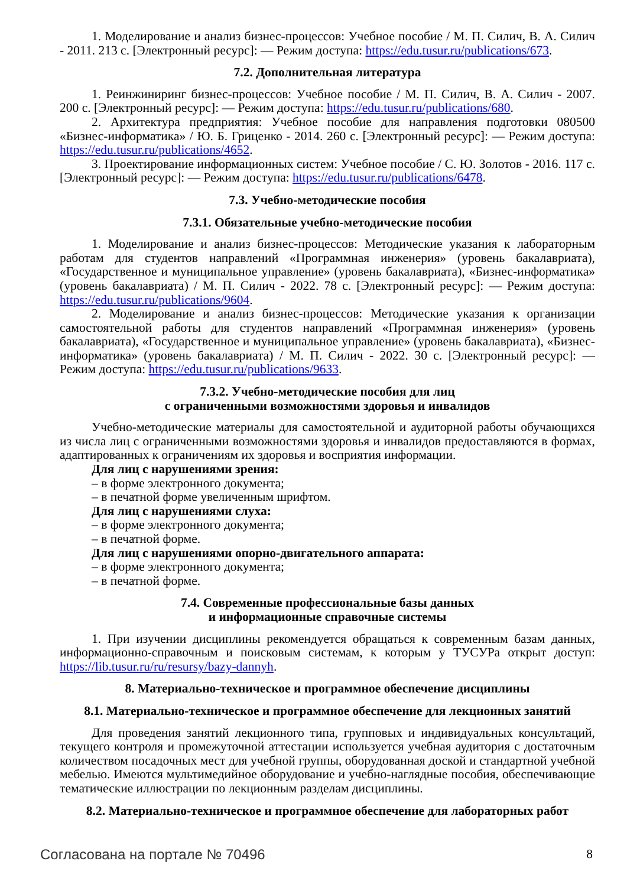1. Моделирование и анализ бизнес-процессов: Учебное пособие / М. П. Силич, В. А. Силич - 2011. 213 с. [Электронный ресурс]: — Режим доступа: https://edu.tusur.ru/publications/673.
7.2. Дополнительная литература
1. Реинжиниринг бизнес-процессов: Учебное пособие / М. П. Силич, В. А. Силич - 2007. 200 с. [Электронный ресурс]: — Режим доступа: https://edu.tusur.ru/publications/680.
2. Архитектура предприятия: Учебное пособие для направления подготовки 080500 «Бизнес-информатика» / Ю. Б. Гриценко - 2014. 260 с. [Электронный ресурс]: — Режим доступа: https://edu.tusur.ru/publications/4652.
3. Проектирование информационных систем: Учебное пособие / С. Ю. Золотов - 2016. 117 с. [Электронный ресурс]: — Режим доступа: https://edu.tusur.ru/publications/6478.
7.3. Учебно-методические пособия
7.3.1. Обязательные учебно-методические пособия
1. Моделирование и анализ бизнес-процессов: Методические указания к лабораторным работам для студентов направлений «Программная инженерия» (уровень бакалавриата), «Государственное и муниципальное управление» (уровень бакалавриата), «Бизнес-информатика» (уровень бакалавриата) / М. П. Силич - 2022. 78 с. [Электронный ресурс]: — Режим доступа: https://edu.tusur.ru/publications/9604.
2. Моделирование и анализ бизнес-процессов: Методические указания к организации самостоятельной работы для студентов направлений «Программная инженерия» (уровень бакалавриата), «Государственное и муниципальное управление» (уровень бакалавриата), «Бизнес-информатика» (уровень бакалавриата) / М. П. Силич - 2022. 30 с. [Электронный ресурс]: — Режим доступа: https://edu.tusur.ru/publications/9633.
7.3.2. Учебно-методические пособия для лиц
с ограниченными возможностями здоровья и инвалидов
Учебно-методические материалы для самостоятельной и аудиторной работы обучающихся из числа лиц с ограниченными возможностями здоровья и инвалидов предоставляются в формах, адаптированных к ограничениям их здоровья и восприятия информации.
Для лиц с нарушениями зрения:
– в форме электронного документа;
– в печатной форме увеличенным шрифтом.
Для лиц с нарушениями слуха:
– в форме электронного документа;
– в печатной форме.
Для лиц с нарушениями опорно-двигательного аппарата:
– в форме электронного документа;
– в печатной форме.
7.4. Современные профессиональные базы данных
и информационные справочные системы
1. При изучении дисциплины рекомендуется обращаться к современным базам данных, информационно-справочным и поисковым системам, к которым у ТУСУРа открыт доступ: https://lib.tusur.ru/ru/resursy/bazy-dannyh.
8. Материально-техническое и программное обеспечение дисциплины
8.1. Материально-техническое и программное обеспечение для лекционных занятий
Для проведения занятий лекционного типа, групповых и индивидуальных консультаций, текущего контроля и промежуточной аттестации используется учебная аудитория с достаточным количеством посадочных мест для учебной группы, оборудованная доской и стандартной учебной мебелью. Имеются мультимедийное оборудование и учебно-наглядные пособия, обеспечивающие тематические иллюстрации по лекционным разделам дисциплины.
8.2. Материально-техническое и программное обеспечение для лабораторных работ
Согласована на портале № 70496 8